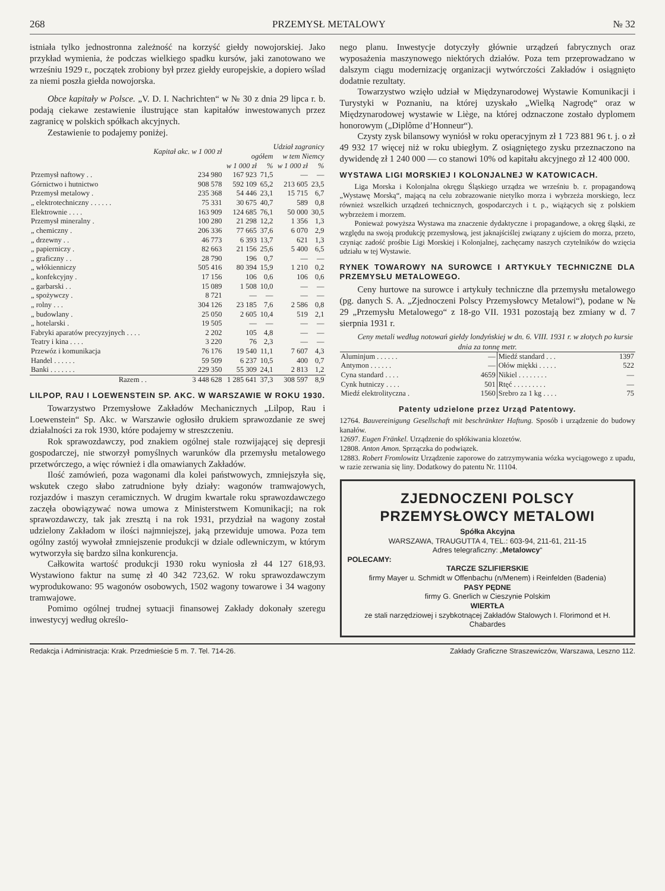268 PRZEMYSŁ METALOWY № 32
istniała tylko jednostronna zależność na korzyść giełdy nowojorskiej. Jako przykład wymienia, że podczas wielkiego spadku kursów, jaki zanotowano we wrześniu 1929 r., początek zrobiony był przez giełdy europejskie, a dopiero wślad za niemi poszła giełda nowojorska.
Obce kapitały w Polsce. „V. D. I. Nachrichten“ w № 30 z dnia 29 lipca r. b. podają ciekawe zestawienie ilustrujące stan kapitałów inwestowanych przez zagranicę w polskich spółkach akcyjnych.
Zestawienie to podajemy poniżej.
| | Kapitał akc. w 1 000 zł | Udział zagranicy | | | |
| --- | --- | --- | --- | --- | --- |
| | | ogółem | | w tem Niemcy | |
| | | w 1 000 zł | % | w 1 000 zł | % |
| Przemysł naftowy . . | 234 980 | 167 923 | 71,5 | — | — |
| Górnictwo i hutnictwo | 908 578 | 592 109 | 65,2 | 213 605 | 23,5 |
| Przemysł metalowy . | 235 368 | 54 446 | 23,1 | 15 715 | 6,7 |
| „ elektrotechniczny . . . . . . | 75 331 | 30 675 | 40,7 | 589 | 0,8 |
| Elektrownie . . . . | 163 909 | 124 685 | 76,1 | 50 000 | 30,5 |
| Przemysł mineralny . | 100 280 | 21 298 | 12,2 | 1 356 | 1,3 |
| „ chemiczny . | 206 336 | 77 665 | 37,6 | 6 070 | 2,9 |
| „ drzewny . . | 46 773 | 6 393 | 13,7 | 621 | 1,3 |
| „ papierniczy . | 82 663 | 21 156 | 25,6 | 5 400 | 6,5 |
| „ graficzny . . | 28 790 | 196 | 0,7 | — | — |
| „ włókienniczy | 505 416 | 80 394 | 15,9 | 1 210 | 0,2 |
| „ konfekcyjny . | 17 156 | 106 | 0,6 | 106 | 0,6 |
| „ garbarski . . | 15 089 | 1 508 | 10,0 | — | — |
| „ spożywczy . | 8 721 | — | — | — | — |
| „ rolny . . . | 304 126 | 23 185 | 7,6 | 2 586 | 0,8 |
| „ budowlany . | 25 050 | 2 605 | 10,4 | 519 | 2,1 |
| „ hotelarski . | 19 505 | — | — | — | — |
| Fabryki aparatów precyzyjnych . . . . | 2 202 | 105 | 4,8 | — | — |
| Teatry i kina . . . . | 3 220 | 76 | 2,3 | — | — |
| Przewóz i komunikacja | 76 176 | 19 540 | 11,1 | 7 607 | 4,3 |
| Handel . . . . . . | 59 509 | 6 237 | 10,5 | 400 | 0,7 |
| Banki . . . . . . . | 229 350 | 55 309 | 24,1 | 2 813 | 1,2 |
| Razem . . | 3 448 628 | 1 285 641 | 37,3 | 308 597 | 8,9 |
LILPOP, RAU I LOEWENSTEIN SP. AKC. W WARSZAWIE W ROKU 1930.
Towarzystwo Przemysłowe Zakładów Mechanicznych „Lilpop, Rau i Loewenstein“ Sp. Akc. w Warszawie ogłosiło drukiem sprawozdanie ze swej działalności za rok 1930, które podajemy w streszczeniu.
Rok sprawozdawczy, pod znakiem ogólnej stale rozwijającej się depresji gospodarczej, nie stworzył pomyślnych warunków dla przemysłu metalowego przetwórczego, a więc również i dla omawianych Zakładów.
Ilość zamówień, poza wagonami dla kolei państwowych, zmniejszyła się, wskutek czego słabo zatrudnione były działy: wagonów tramwajowych, rozjazdów i maszyn ceramicznych. W drugim kwartale roku sprawozdawczego zaczęła obowiązywać nowa umowa z Ministerstwem Komunikacji; na rok sprawozdawczy, tak jak zresztą i na rok 1931, przydział na wagony został udzielony Zakładom w ilości najmniejszej, jaką przewiduje umowa. Poza tem ogólny zastój wywołał zmniejszenie produkcji w dziale odlewniczym, w którym wytworzyła się bardzo silna konkurencja.
Całkowita wartość produkcji 1930 roku wyniosła zł 44 127 618,93. Wystawiono faktur na sumę zł 40 342 723,62. W roku sprawozdawczym wyprodukowano: 95 wagonów osobowych, 1502 wagony towarowe i 34 wagony tramwajowe.
Pomimo ogólnej trudnej sytuacji finansowej Zakłady dokonały szeregu inwestycyj według określo-
nego planu. Inwestycje dotyczyły głównie urządzeń fabrycznych oraz wyposażenia maszynowego niektórych działów. Poza tem przeprowadzano w dalszym ciągu modernizację organizacji wytwórczości Zakładów i osiągnięto dodatnie rezultaty.
Towarzystwo wzięło udział w Międzynarodowej Wystawie Komunikacji i Turystyki w Poznaniu, na której uzyskało „Wielką Nagrodę“ oraz w Międzynarodowej wystawie w Liège, na której odznaczone zostało dyplomem honorowym („Diplôme d’Honneur“).
Czysty zysk bilansowy wyniósł w roku operacyjnym zł 1 723 881 96 t. j. o zł 49 932 17 więcej niż w roku ubiegłym. Z osiągniętego zysku przeznaczono na dywidendę zł 1 240 000 — co stanowi 10% od kapitału akcyjnego zł 12 400 000.
WYSTAWA LIGI MORSKIEJ I KOLONJALNEJ W KATOWICACH.
Liga Morska i Kolonjalna okręgu Śląskiego urządza we wrześniu b. r. propagandową „Wystawę Morską“, mającą na celu zobrazowanie nietylko morza i wybrzeża morskiego, lecz również wszelkich urządzeń technicznych, gospodarczych i t. p., wiążących się z polskiem wybrzeżem i morzem.
Ponieważ powyższa Wystawa ma znaczenie dydaktyczne i propagandowe, a okręg śląski, ze względu na swoją produkcję przemysłową, jest jaknajściślej związany z ujściem do morza, przeto, czyniąc zadość prośbie Ligi Morskiej i Kolonjalnej, zachęcamy naszych czytelników do wzięcia udziału w tej Wystawie.
RYNEK TOWAROWY NA SUROWCE I ARTYKUŁY TECHNICZNE DLA PRZEMYSŁU METALOWEGO.
Ceny hurtowe na surowce i artykuły techniczne dla przemysłu metalowego (pg. danych S. A. „Zjednoczeni Polscy Przemysłowcy Metalowi“), podane w № 29 „Przemysłu Metalowego“ z 18-go VII. 1931 pozostają bez zmiany w d. 7 sierpnia 1931 r.
Ceny metali według notowań giełdy londyńskiej w dn. 6. VIII. 1931 r. w złotych po kursie dnia za tonnę metr.
| Aluminjum . . . . . . | — | Miedź standard . . . | 1397 |
| Antymon . . . . . . | — | Ołów miękki . . . . . | 522 |
| Cyna standard . . . . | 4659 | Nikiel . . . . . . . . | — |
| Cynk hutniczy . . . . | 501 | Rtęć . . . . . . . . . | — |
| Miedź elektrolityczna . | 1560 | Srebro za 1 kg . . . . | 75 |
Patenty udzielone przez Urząd Patentowy.
12764. Bauvereinigung Gesellschaft mit beschränkter Haftung. Sposób i urządzenie do budowy kanałów.
12697. Eugen Fränkel. Urządzenie do spłókiwania klozetów.
12808. Anton Amon. Sprzączka do podwiązek.
12883. Robert Fromlowitz Urządzenie zaporowe do zatrzymywania wózka wyciągowego z upadu, w razie zerwania się liny. Dodatkowy do patentu Nr. 11104.
ZJEDNOCZENI POLSCY PRZEMYSŁOWCY METALOWI
Spółka Akcyjna
WARSZAWA, TRAUGUTTA 4, TEL.: 603-94, 211-61, 211-15
Adres telegraficzny: „Metalowcy“
POLECAMY:
TARCZE SZLIFIERSKIE
firmy Mayer u. Schmidt w Offenbachu (n/Menem) i Reinfelden (Badenia)
PASY PĘDNE
firmy G. Gnerlich w Cieszynie Polskim
WIERTŁA
ze stali narzędziowej i szybkotnącej Zakładów Stalowych I. Florimond et H. Chabardes
Redakcja i Administracja: Krak. Przedmieście 5 m. 7. Tel. 714-26. Zakłady Graficzne Straszewiczów, Warszawa, Leszno 112.